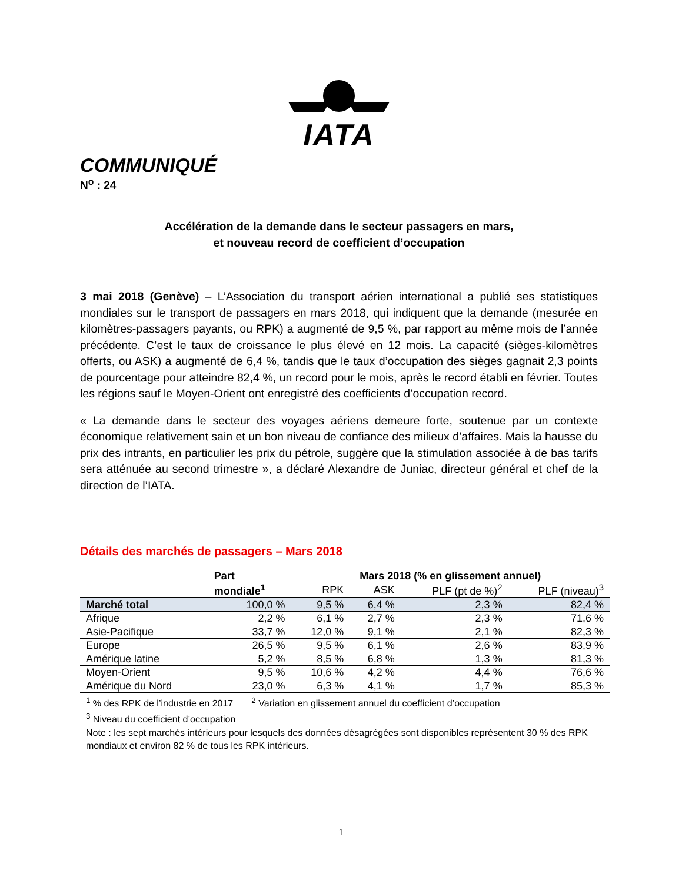IATA
COMMUNIQUÉ
N<sup>o</sup> : 24
Accélération de la demande dans le secteur passagers en mars,
et nouveau record de coefficient d’occupation
3 mai 2018 (Genève) – L’Association du transport aérien international a publié ses statistiques mondiales sur le transport de passagers en mars 2018, qui indiquent que la demande (mesurée en kilomètres-passagers payants, ou RPK) a augmenté de 9,5 %, par rapport au même mois de l’année précédente. C’est le taux de croissance le plus élevé en 12 mois. La capacité (sièges-kilomètres offerts, ou ASK) a augmenté de 6,4 %, tandis que le taux d’occupation des sièges gagnait 2,3 points de pourcentage pour atteindre 82,4 %, un record pour le mois, après le record établi en février. Toutes les régions sauf le Moyen-Orient ont enregistré des coefficients d’occupation record.
« La demande dans le secteur des voyages aériens demeure forte, soutenue par un contexte économique relativement sain et un bon niveau de confiance des milieux d’affaires. Mais la hausse du prix des intrants, en particulier les prix du pétrole, suggère que la stimulation associée à de bas tarifs sera atténuée au second trimestre », a déclaré Alexandre de Juniac, directeur général et chef de la direction de l’IATA.
Détails des marchés de passagers – Mars 2018
| | Part | Mars 2018 (% en glissement annuel) | | | |
| --- | --- | --- | --- | --- | --- |
| | mondiale<sup>1</sup> | RPK | ASK | PLF (pt de %)<sup>2</sup> | PLF (niveau)<sup>3</sup> |
| Marché total | 100,0 % | 9,5 % | 6,4 % | 2,3 % | 82,4 % |
| Afrique | 2,2 % | 6,1 % | 2,7 % | 2,3 % | 71,6 % |
| Asie-Pacifique | 33,7 % | 12,0 % | 9,1 % | 2,1 % | 82,3 % |
| Europe | 26,5 % | 9,5 % | 6,1 % | 2,6 % | 83,9 % |
| Amérique latine | 5,2 % | 8,5 % | 6,8 % | 1,3 % | 81,3 % |
| Moyen-Orient | 9,5 % | 10,6 % | 4,2 % | 4,4 % | 76,6 % |
| Amérique du Nord | 23,0 % | 6,3 % | 4,1 % | 1,7 % | 85,3 % |
<sup>1</sup> % des RPK de l’industrie en 2017 <sup>2</sup> Variation en glissement annuel du coefficient d’occupation
<sup>3</sup> Niveau du coefficient d’occupation
Note : les sept marchés intérieurs pour lesquels des données désagrégées sont disponibles représentent 30 % des RPK mondiaux et environ 82 % de tous les RPK intérieurs.
1